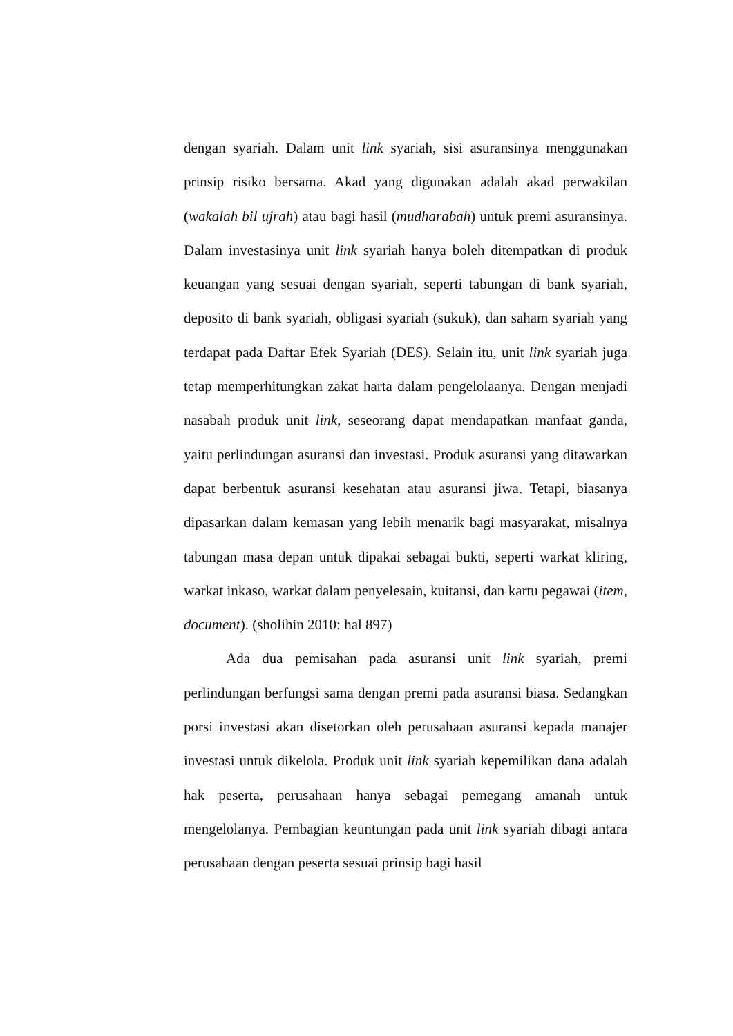dengan syariah. Dalam unit link syariah, sisi asuransinya menggunakan prinsip risiko bersama. Akad yang digunakan adalah akad perwakilan (wakalah bil ujrah) atau bagi hasil (mudharabah) untuk premi asuransinya. Dalam investasinya unit link syariah hanya boleh ditempatkan di produk keuangan yang sesuai dengan syariah, seperti tabungan di bank syariah, deposito di bank syariah, obligasi syariah (sukuk), dan saham syariah yang terdapat pada Daftar Efek Syariah (DES). Selain itu, unit link syariah juga tetap memperhitungkan zakat harta dalam pengelolaanya. Dengan menjadi nasabah produk unit link, seseorang dapat mendapatkan manfaat ganda, yaitu perlindungan asuransi dan investasi. Produk asuransi yang ditawarkan dapat berbentuk asuransi kesehatan atau asuransi jiwa. Tetapi, biasanya dipasarkan dalam kemasan yang lebih menarik bagi masyarakat, misalnya tabungan masa depan untuk dipakai sebagai bukti, seperti warkat kliring, warkat inkaso, warkat dalam penyelesain, kuitansi, dan kartu pegawai (item, document). (sholihin 2010: hal 897)
Ada dua pemisahan pada asuransi unit link syariah, premi perlindungan berfungsi sama dengan premi pada asuransi biasa. Sedangkan porsi investasi akan disetorkan oleh perusahaan asuransi kepada manajer investasi untuk dikelola. Produk unit link syariah kepemilikan dana adalah hak peserta, perusahaan hanya sebagai pemegang amanah untuk mengelolanya. Pembagian keuntungan pada unit link syariah dibagi antara perusahaan dengan peserta sesuai prinsip bagi hasil